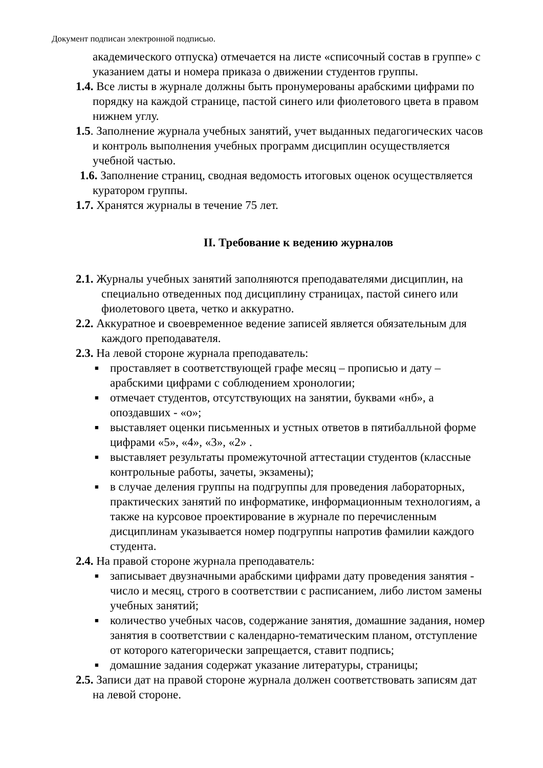Документ подписан электронной подписью.
академического отпуска) отмечается на листе «списочный состав в группе» с указанием даты и номера приказа о движении студентов группы.
1.4. Все листы в журнале должны быть пронумерованы арабскими цифрами по порядку на каждой странице, пастой синего или фиолетового цвета в правом нижнем углу.
1.5. Заполнение журнала учебных занятий, учет выданных педагогических часов и контроль выполнения учебных программ дисциплин осуществляется учебной частью.
1.6. Заполнение страниц, сводная ведомость итоговых оценок осуществляется куратором группы.
1.7. Хранятся журналы в течение 75 лет.
II. Требование к ведению журналов
2.1. Журналы учебных занятий заполняются преподавателями дисциплин, на специально отведенных под дисциплину страницах, пастой синего или фиолетового цвета, четко и аккуратно.
2.2. Аккуратное и своевременное ведение записей является обязательным для каждого преподавателя.
2.3. На левой стороне журнала преподаватель:
■ проставляет в соответствующей графе месяц – прописью и дату – арабскими цифрами с соблюдением хронологии;
■ отмечает студентов, отсутствующих на занятии, буквами «нб», а опоздавших - «о»;
■ выставляет оценки письменных и устных ответов в пятибалльной форме цифрами «5», «4», «3», «2» .
■ выставляет результаты промежуточной аттестации студентов (классные контрольные работы, зачеты, экзамены);
■ в случае деления группы на подгруппы для проведения лабораторных, практических занятий по информатике, информационным технологиям, а также на курсовое проектирование в журнале по перечисленным дисциплинам указывается номер подгруппы напротив фамилии каждого студента.
2.4. На правой стороне журнала преподаватель:
■ записывает двузначными арабскими цифрами дату проведения занятия - число и месяц, строго в соответствии с расписанием, либо листом замены учебных занятий;
■ количество учебных часов, содержание занятия, домашние задания, номер занятия в соответствии с календарно-тематическим планом, отступление от которого категорически запрещается, ставит подпись;
■ домашние задания содержат указание литературы, страницы;
2.5. Записи дат на правой стороне журнала должен соответствовать записям дат на левой стороне.